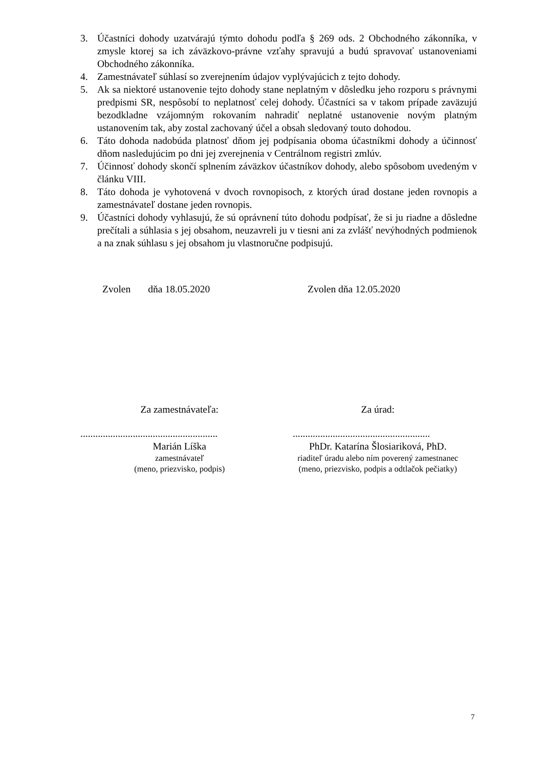3. Účastníci dohody uzatvárajú týmto dohodu podľa § 269 ods. 2 Obchodného zákonníka, v zmysle ktorej sa ich záväzkovo-právne vzťahy spravujú a budú spravovať ustanoveniami Obchodného zákonníka.
4. Zamestnávateľ súhlasí so zverejnením údajov vyplývajúcich z tejto dohody.
5. Ak sa niektoré ustanovenie tejto dohody stane neplatným v dôsledku jeho rozporu s právnymi predpismi SR, nespôsobí to neplatnosť celej dohody. Účastníci sa v takom prípade zaväzujú bezodkladne vzájomným rokovaním nahradiť neplatné ustanovenie novým platným ustanovením tak, aby zostal zachovaný účel a obsah sledovaný touto dohodou.
6. Táto dohoda nadobúda platnosť dňom jej podpísania oboma účastníkmi dohody a účinnosť dňom nasledujúcim po dni jej zverejnenia v Centrálnom registri zmlúv.
7. Účinnosť dohody skončí splnením záväzkov účastníkov dohody, alebo spôsobom uvedeným v článku VIII.
8. Táto dohoda je vyhotovená v dvoch rovnopisoch, z ktorých úrad dostane jeden rovnopis a zamestnávateľ dostane jeden rovnopis.
9. Účastníci dohody vyhlasujú, že sú oprávnení túto dohodu podpísať, že si ju riadne a dôsledne prečítali a súhlasia s jej obsahom, neuzavreli ju v tiesni ani za zvlášť nevýhodných podmienok a na znak súhlasu s jej obsahom ju vlastnoručne podpisujú.
Zvolen dňa 18.05.2020 Zvolen dňa 12.05.2020
Za zamestnávateľa: Za úrad:
.......................................................
.......................................................
Marián Líška PhDr. Katarína Šlosiariková, PhD.
zamestnávateľ
(meno, priezvisko, podpis)
riaditeľ úradu alebo ním poverený zamestnanec
(meno, priezvisko, podpis a odtlačok pečiatky)
7